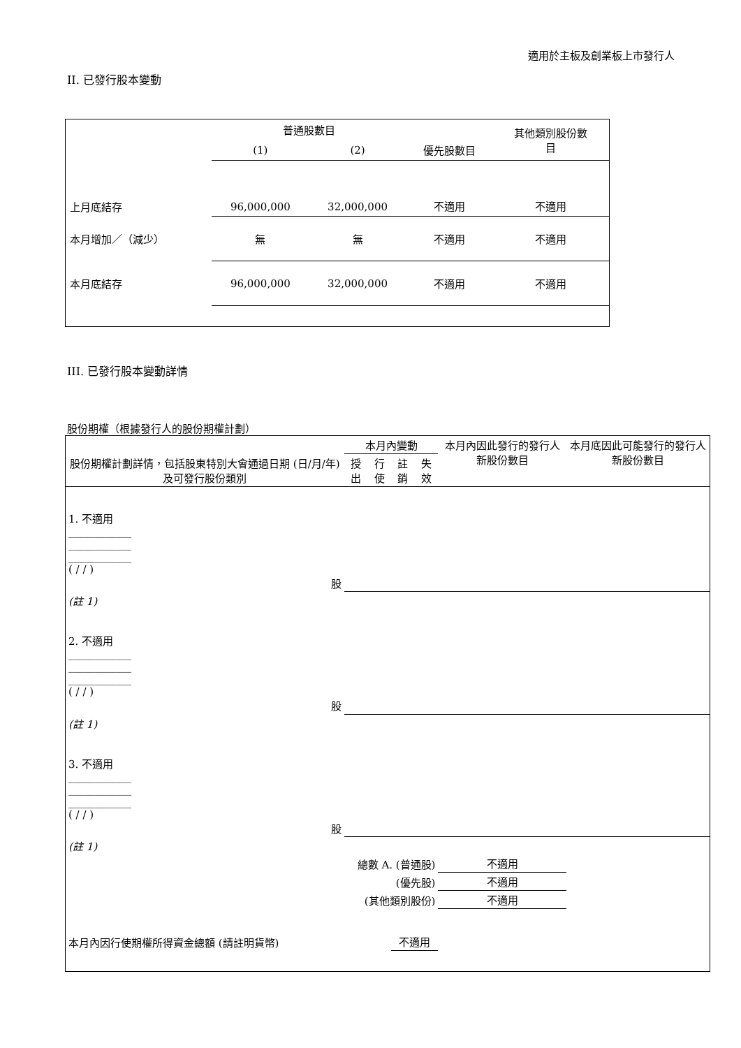適用於主板及創業板上市發行人
II. 已發行股本變動
| | 普通股數目 | | | 其他類別股份數 目 |
| | (1) | (2) | 優先股數目 | |
| 上月底結存 | 96,000,000 | 32,000,000 | 不適用 | 不適用 |
| 本月增加／（減少） | 無 | 無 | 不適用 | 不適用 |
| 本月底結存 | 96,000,000 | 32,000,000 | 不適用 | 不適用 |
III. 已發行股本變動詳情
股份期權（根據發行人的股份期權計劃）
| 股份期權計劃詳情，包括股東特別大會通過日期 (日/月/年) 及可發行股份類別 | 本月內變動 | | | | 本月內因此發行的發行人新股份數目 | 本月底因此可能發行的發行人新股份數目 |
| | 授出 | 行使 | 註銷 | 失效 | | |
| 1. 不適用 ____________ ____________ ____________ ( / / ) 股 | | | | | | |
| (註 1) | | | | | | |
| 2. 不適用 ____________ ____________ ____________ ( / / ) 股 | | | | | | |
| (註 1) | | | | | | |
| 3. 不適用 ____________ ____________ ____________ ( / / ) 股 | | | | | | |
| (註 1) | | | | | | |
| 總數 A. (普通股) | | | | | 不適用 | |
| (優先股) | | | | | 不適用 | |
| (其他類別股份) | | | | | 不適用 | |
| 本月內因行使期權所得資金總額 (請註明貨幣) | | | 不適用 | | | |